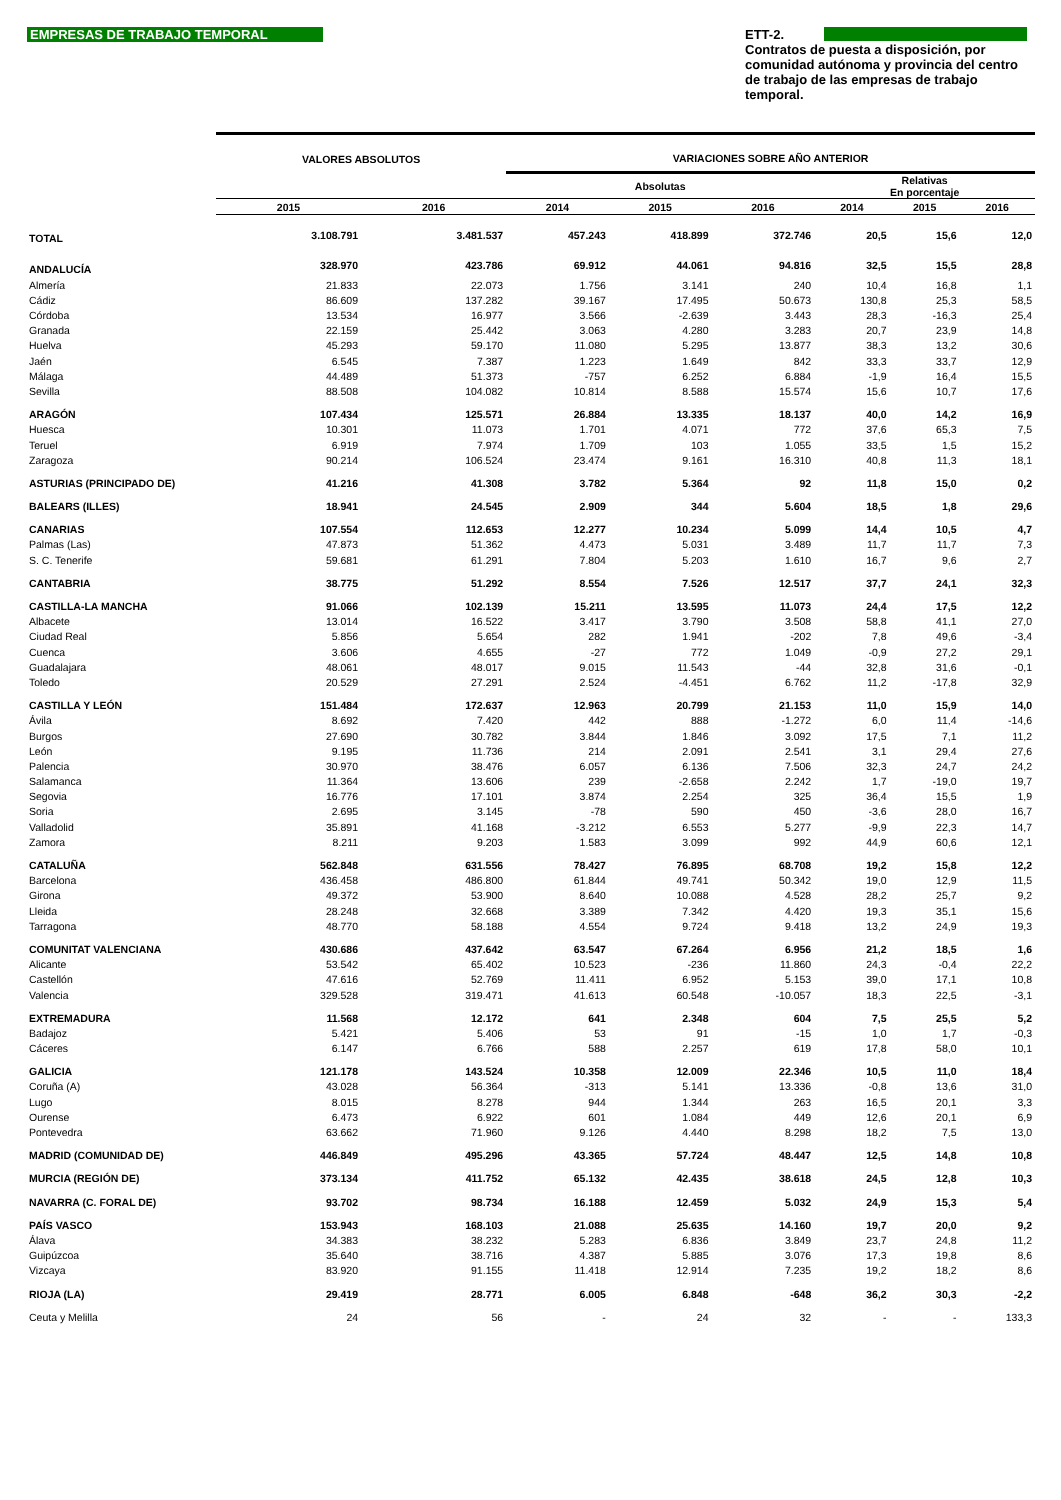EMPRESAS DE TRABAJO TEMPORAL
ETT-2.
Contratos de puesta a disposición, por comunidad autónoma y provincia del centro de trabajo de las empresas de trabajo temporal.
| | VALORES ABSOLUTOS | | VARIACIONES SOBRE AÑO ANTERIOR | | | | | |
| --- | --- | --- | --- | --- | --- | --- | --- | --- |
| | | | Absolutas | | | Relativas En porcentaje | | |
| | 2015 | 2016 | 2014 | 2015 | 2016 | 2014 | 2015 | 2016 |
| TOTAL | 3.108.791 | 3.481.537 | 457.243 | 418.899 | 372.746 | 20,5 | 15,6 | 12,0 |
| ANDALUCÍA | 328.970 | 423.786 | 69.912 | 44.061 | 94.816 | 32,5 | 15,5 | 28,8 |
| Almería | 21.833 | 22.073 | 1.756 | 3.141 | 240 | 10,4 | 16,8 | 1,1 |
| Cádiz | 86.609 | 137.282 | 39.167 | 17.495 | 50.673 | 130,8 | 25,3 | 58,5 |
| Córdoba | 13.534 | 16.977 | 3.566 | -2.639 | 3.443 | 28,3 | -16,3 | 25,4 |
| Granada | 22.159 | 25.442 | 3.063 | 4.280 | 3.283 | 20,7 | 23,9 | 14,8 |
| Huelva | 45.293 | 59.170 | 11.080 | 5.295 | 13.877 | 38,3 | 13,2 | 30,6 |
| Jaén | 6.545 | 7.387 | 1.223 | 1.649 | 842 | 33,3 | 33,7 | 12,9 |
| Málaga | 44.489 | 51.373 | -757 | 6.252 | 6.884 | -1,9 | 16,4 | 15,5 |
| Sevilla | 88.508 | 104.082 | 10.814 | 8.588 | 15.574 | 15,6 | 10,7 | 17,6 |
| ARAGÓN | 107.434 | 125.571 | 26.884 | 13.335 | 18.137 | 40,0 | 14,2 | 16,9 |
| Huesca | 10.301 | 11.073 | 1.701 | 4.071 | 772 | 37,6 | 65,3 | 7,5 |
| Teruel | 6.919 | 7.974 | 1.709 | 103 | 1.055 | 33,5 | 1,5 | 15,2 |
| Zaragoza | 90.214 | 106.524 | 23.474 | 9.161 | 16.310 | 40,8 | 11,3 | 18,1 |
| ASTURIAS (PRINCIPADO DE) | 41.216 | 41.308 | 3.782 | 5.364 | 92 | 11,8 | 15,0 | 0,2 |
| BALEARS (ILLES) | 18.941 | 24.545 | 2.909 | 344 | 5.604 | 18,5 | 1,8 | 29,6 |
| CANARIAS | 107.554 | 112.653 | 12.277 | 10.234 | 5.099 | 14,4 | 10,5 | 4,7 |
| Palmas (Las) | 47.873 | 51.362 | 4.473 | 5.031 | 3.489 | 11,7 | 11,7 | 7,3 |
| S. C. Tenerife | 59.681 | 61.291 | 7.804 | 5.203 | 1.610 | 16,7 | 9,6 | 2,7 |
| CANTABRIA | 38.775 | 51.292 | 8.554 | 7.526 | 12.517 | 37,7 | 24,1 | 32,3 |
| CASTILLA-LA MANCHA | 91.066 | 102.139 | 15.211 | 13.595 | 11.073 | 24,4 | 17,5 | 12,2 |
| Albacete | 13.014 | 16.522 | 3.417 | 3.790 | 3.508 | 58,8 | 41,1 | 27,0 |
| Ciudad Real | 5.856 | 5.654 | 282 | 1.941 | -202 | 7,8 | 49,6 | -3,4 |
| Cuenca | 3.606 | 4.655 | -27 | 772 | 1.049 | -0,9 | 27,2 | 29,1 |
| Guadalajara | 48.061 | 48.017 | 9.015 | 11.543 | -44 | 32,8 | 31,6 | -0,1 |
| Toledo | 20.529 | 27.291 | 2.524 | -4.451 | 6.762 | 11,2 | -17,8 | 32,9 |
| CASTILLA Y LEÓN | 151.484 | 172.637 | 12.963 | 20.799 | 21.153 | 11,0 | 15,9 | 14,0 |
| Ávila | 8.692 | 7.420 | 442 | 888 | -1.272 | 6,0 | 11,4 | -14,6 |
| Burgos | 27.690 | 30.782 | 3.844 | 1.846 | 3.092 | 17,5 | 7,1 | 11,2 |
| León | 9.195 | 11.736 | 214 | 2.091 | 2.541 | 3,1 | 29,4 | 27,6 |
| Palencia | 30.970 | 38.476 | 6.057 | 6.136 | 7.506 | 32,3 | 24,7 | 24,2 |
| Salamanca | 11.364 | 13.606 | 239 | -2.658 | 2.242 | 1,7 | -19,0 | 19,7 |
| Segovia | 16.776 | 17.101 | 3.874 | 2.254 | 325 | 36,4 | 15,5 | 1,9 |
| Soria | 2.695 | 3.145 | -78 | 590 | 450 | -3,6 | 28,0 | 16,7 |
| Valladolid | 35.891 | 41.168 | -3.212 | 6.553 | 5.277 | -9,9 | 22,3 | 14,7 |
| Zamora | 8.211 | 9.203 | 1.583 | 3.099 | 992 | 44,9 | 60,6 | 12,1 |
| CATALUÑA | 562.848 | 631.556 | 78.427 | 76.895 | 68.708 | 19,2 | 15,8 | 12,2 |
| Barcelona | 436.458 | 486.800 | 61.844 | 49.741 | 50.342 | 19,0 | 12,9 | 11,5 |
| Girona | 49.372 | 53.900 | 8.640 | 10.088 | 4.528 | 28,2 | 25,7 | 9,2 |
| Lleida | 28.248 | 32.668 | 3.389 | 7.342 | 4.420 | 19,3 | 35,1 | 15,6 |
| Tarragona | 48.770 | 58.188 | 4.554 | 9.724 | 9.418 | 13,2 | 24,9 | 19,3 |
| COMUNITAT VALENCIANA | 430.686 | 437.642 | 63.547 | 67.264 | 6.956 | 21,2 | 18,5 | 1,6 |
| Alicante | 53.542 | 65.402 | 10.523 | -236 | 11.860 | 24,3 | -0,4 | 22,2 |
| Castellón | 47.616 | 52.769 | 11.411 | 6.952 | 5.153 | 39,0 | 17,1 | 10,8 |
| Valencia | 329.528 | 319.471 | 41.613 | 60.548 | -10.057 | 18,3 | 22,5 | -3,1 |
| EXTREMADURA | 11.568 | 12.172 | 641 | 2.348 | 604 | 7,5 | 25,5 | 5,2 |
| Badajoz | 5.421 | 5.406 | 53 | 91 | -15 | 1,0 | 1,7 | -0,3 |
| Cáceres | 6.147 | 6.766 | 588 | 2.257 | 619 | 17,8 | 58,0 | 10,1 |
| GALICIA | 121.178 | 143.524 | 10.358 | 12.009 | 22.346 | 10,5 | 11,0 | 18,4 |
| Coruña (A) | 43.028 | 56.364 | -313 | 5.141 | 13.336 | -0,8 | 13,6 | 31,0 |
| Lugo | 8.015 | 8.278 | 944 | 1.344 | 263 | 16,5 | 20,1 | 3,3 |
| Ourense | 6.473 | 6.922 | 601 | 1.084 | 449 | 12,6 | 20,1 | 6,9 |
| Pontevedra | 63.662 | 71.960 | 9.126 | 4.440 | 8.298 | 18,2 | 7,5 | 13,0 |
| MADRID (COMUNIDAD DE) | 446.849 | 495.296 | 43.365 | 57.724 | 48.447 | 12,5 | 14,8 | 10,8 |
| MURCIA (REGIÓN DE) | 373.134 | 411.752 | 65.132 | 42.435 | 38.618 | 24,5 | 12,8 | 10,3 |
| NAVARRA (C. FORAL DE) | 93.702 | 98.734 | 16.188 | 12.459 | 5.032 | 24,9 | 15,3 | 5,4 |
| PAÍS VASCO | 153.943 | 168.103 | 21.088 | 25.635 | 14.160 | 19,7 | 20,0 | 9,2 |
| Álava | 34.383 | 38.232 | 5.283 | 6.836 | 3.849 | 23,7 | 24,8 | 11,2 |
| Guipúzcoa | 35.640 | 38.716 | 4.387 | 5.885 | 3.076 | 17,3 | 19,8 | 8,6 |
| Vizcaya | 83.920 | 91.155 | 11.418 | 12.914 | 7.235 | 19,2 | 18,2 | 8,6 |
| RIOJA (LA) | 29.419 | 28.771 | 6.005 | 6.848 | -648 | 36,2 | 30,3 | -2,2 |
| Ceuta y Melilla | 24 | 56 | - | 24 | 32 | - | - | 133,3 |